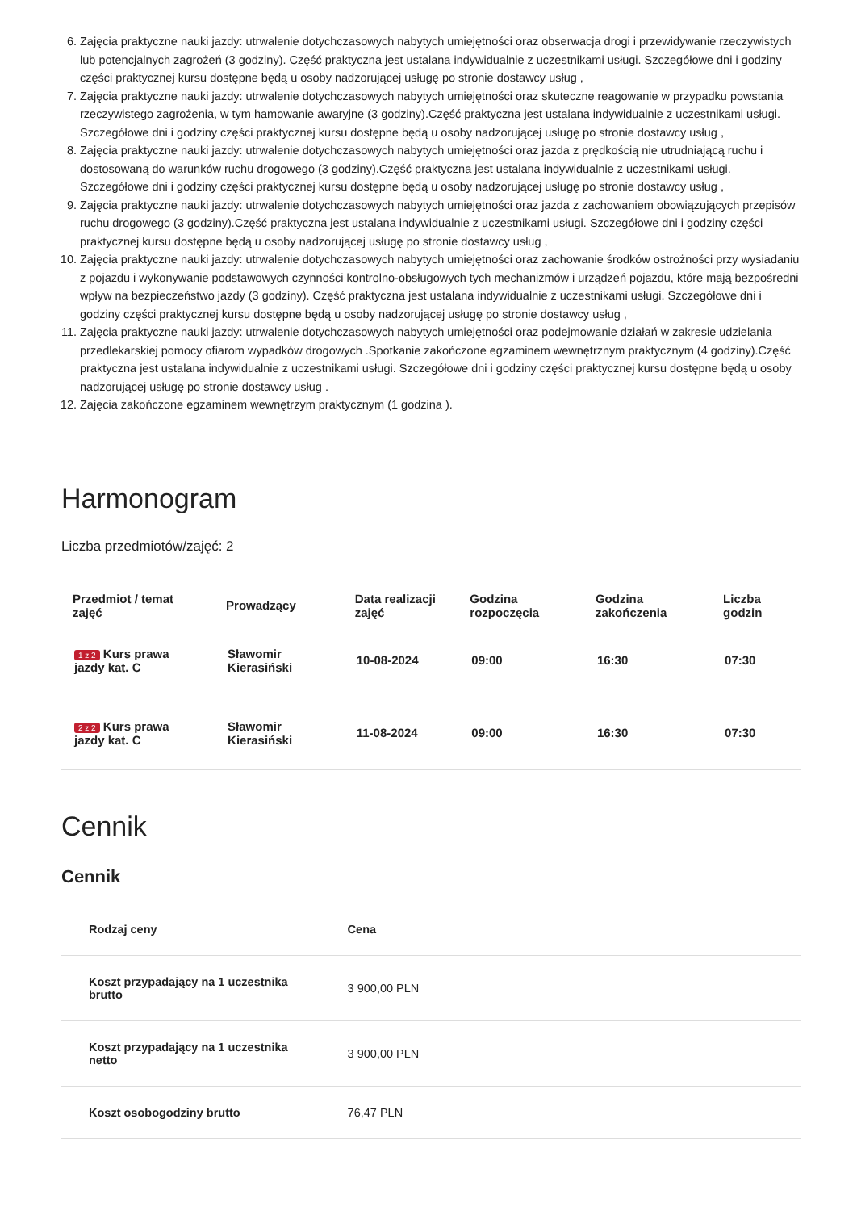6. Zajęcia praktyczne nauki jazdy: utrwalenie dotychczasowych nabytych umiejętności oraz obserwacja drogi i przewidywanie rzeczywistych lub potencjalnych zagrożeń (3 godziny). Część praktyczna jest ustalana indywidualnie z uczestnikami usługi. Szczegółowe dni i godziny części praktycznej kursu dostępne będą u osoby nadzorującej usługę po stronie dostawcy usług ,
7. Zajęcia praktyczne nauki jazdy: utrwalenie dotychczasowych nabytych umiejętności oraz skuteczne reagowanie w przypadku powstania rzeczywistego zagrożenia, w tym hamowanie awaryjne (3 godziny).Część praktyczna jest ustalana indywidualnie z uczestnikami usługi. Szczegółowe dni i godziny części praktycznej kursu dostępne będą u osoby nadzorującej usługę po stronie dostawcy usług ,
8. Zajęcia praktyczne nauki jazdy: utrwalenie dotychczasowych nabytych umiejętności oraz jazda z prędkością nie utrudniającą ruchu i dostosowaną do warunków ruchu drogowego (3 godziny).Część praktyczna jest ustalana indywidualnie z uczestnikami usługi. Szczegółowe dni i godziny części praktycznej kursu dostępne będą u osoby nadzorującej usługę po stronie dostawcy usług ,
9. Zajęcia praktyczne nauki jazdy: utrwalenie dotychczasowych nabytych umiejętności oraz jazda z zachowaniem obowiązujących przepisów ruchu drogowego (3 godziny).Część praktyczna jest ustalana indywidualnie z uczestnikami usługi. Szczegółowe dni i godziny części praktycznej kursu dostępne będą u osoby nadzorującej usługę po stronie dostawcy usług ,
10. Zajęcia praktyczne nauki jazdy: utrwalenie dotychczasowych nabytych umiejętności oraz zachowanie środków ostrożności przy wysiadaniu z pojazdu i wykonywanie podstawowych czynności kontrolno-obsługowych tych mechanizmów i urządzeń pojazdu, które mają bezpośredni wpływ na bezpieczeństwo jazdy (3 godziny). Część praktyczna jest ustalana indywidualnie z uczestnikami usługi. Szczegółowe dni i godziny części praktycznej kursu dostępne będą u osoby nadzorującej usługę po stronie dostawcy usług ,
11. Zajęcia praktyczne nauki jazdy: utrwalenie dotychczasowych nabytych umiejętności oraz podejmowanie działań w zakresie udzielania przedlekarskiej pomocy ofiarom wypadków drogowych .Spotkanie zakończone egzaminem wewnętrznym praktycznym (4 godziny).Część praktyczna jest ustalana indywidualnie z uczestnikami usługi. Szczegółowe dni i godziny części praktycznej kursu dostępne będą u osoby nadzorującej usługę po stronie dostawcy usług .
12. Zajęcia zakończone egzaminem wewnętrzym praktycznym (1 godzina ).
Harmonogram
Liczba przedmiotów/zajęć: 2
| Przedmiot / temat zajęć | Prowadzący | Data realizacji zajęć | Godzina rozpoczęcia | Godzina zakończenia | Liczba godzin |
| --- | --- | --- | --- | --- | --- |
| 1 z 2 Kurs prawa jazdy kat. C | Sławomir Kierasiński | 10-08-2024 | 09:00 | 16:30 | 07:30 |
| 2 z 2 Kurs prawa jazdy kat. C | Sławomir Kierasiński | 11-08-2024 | 09:00 | 16:30 | 07:30 |
Cennik
Cennik
| Rodzaj ceny | Cena |
| --- | --- |
| Koszt przypadający na 1 uczestnika brutto | 3 900,00 PLN |
| Koszt przypadający na 1 uczestnika netto | 3 900,00 PLN |
| Koszt osobogodziny brutto | 76,47 PLN |